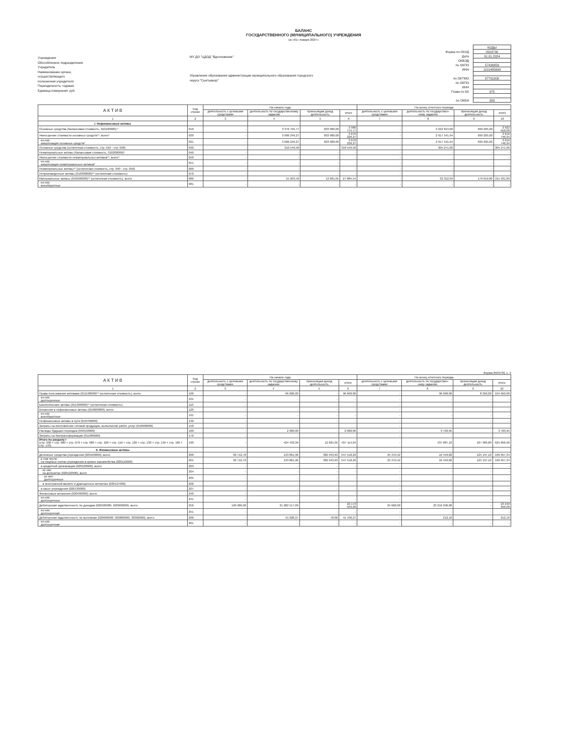БАЛАНС
ГОСУДАРСТВЕННОГО (МУНИЦИПАЛЬНОГО) УЧРЕЖДЕНИЯ
на «01» января 2024 г.
Учреждение
Обособленное подразделение
Учредитель
Наименование органа,
осуществляющего
полномочия учредителя
Периодичность: годовая
Единица измерения: руб.
МУ ДО "ЦДОД "Вдохновение"
Управление образования администрации муниципального образования городского округа "Сыктывкар"
| | КОДЫ |
| Форма по ОКУД | 0503730 |
| Дата | 01.01.2024 |
| ОКВЭД | |
| по ОКПО | 57426859 |
| ИНН | 1101485699 |
| по ОКТМО | 87701000 |
| по ОКПО | |
| ИНН | |
| Глава по БК | 975 |
| по ОКЕИ | 383 |
| А К Т И В | Код строки | На начало года | | | | На конец отчетного периода | | | |
| --- | --- | --- | --- | --- | --- | --- | --- | --- | --- |
| | | деятельность с целевыми средствами | деятельность по государственному заданию | приносящая доход деятельность | итого | деятельность с целевыми средствами | деятельность по государствен- ному заданию | приносящая доход деятельность | итого |
| 1 | 2 | 3 | 4 | 5 | 6 | 7 | 8 | 9 | 10 |
| I. Нефинансовые активы | | | | | | | | | |
| Основные средства (балансовая стоимость, 010100000) * | 010 | - | 3 376 795,77 | 603 980,00 | 3 980 775,77 | - | 3 222 813,00 | 699 205,00 | 3 922 018,00 |
| Уменьшение стоимости основных средств**, всего* | 020 | - | 3 066 246,27 | 603 980,00 | 3 670 226,27 | - | 2 917 541,94 | 699 205,00 | 3 616 746,94 |
| из них: амортизация основных средств* | 021 | - | 3 066 246,27 | 603 980,00 | 3 670 226,27 | - | 2 917 541,94 | 699 205,00 | 3 616 746,94 |
| Основные средства (остаточная стоимость, стр. 010 - стр. 020) | 030 | - | 310 549,50 | - | 310 549,50 | - | 305 271,06 | - | 305 271,06 |
| Нематериальные активы (балансовая стоимость, 010200000)* | 040 | - | - | - | - | - | - | - | - |
| Уменьшение стоимости нематериальных активов**, всего* | 050 | - | - | - | - | - | - | - | - |
| из них: амортизация нематериальных активов* | 051 | - | - | - | - | - | - | - | - |
| Нематериальные активы** (остаточная стоимость, стр. 040 - стр. 050) | 060 | - | - | - | - | - | - | - | - |
| Непроизведенные активы (010300000)** (остаточная стоимость) | 070 | - | - | - | - | - | - | - | - |
| Материальные запасы (010500000)** (остаточная стоимость), всего | 080 | - | 15 203,49 | 12 681,05 | 27 884,54 | - | 32 312,09 | 179 619,80 | 211 931,89 |
| из них: внеоборотные | 081 | - | - | - | - | - | - | - | - |
Форма 0503730, с. 2
| А К Т И В | Код строки | На начало года | | | | На конец отчетного периода | | | |
| --- | --- | --- | --- | --- | --- | --- | --- | --- | --- |
| | | деятельность с целевыми средствами | деятельность по государственному заданию | приносящая доход деятельность | итого | деятельность с целевыми средствами | деятельность по государствен- ному заданию | приносящая доход деятельность | итого |
| 1 | 2 | 3 | 4 | 5 | 6 | 7 | 8 | 9 | 10 |
| Права пользования активами (011100000)** (остаточная стоимость), всего | 100 | - | 96 600,00 | - | 96 600,00 | - | 96 600,00 | 8 350,00 | 104 950,00 |
| из них: долгосрочные | 101 | - | - | - | - | - | - | - | - |
| Биологические активы (011300000)** (остаточная стоимость) | 110 | - | - | - | - | - | - | - | - |
| Вложения в нефинансовые активы (010600000), всего | 120 | - | - | - | - | - | - | - | - |
| из них: внеоборотные | 121 | - | - | - | - | - | - | - | - |
| Нефинансовые активы в пути (010700000) | 130 | - | - | - | - | - | - | - | - |
| Затраты на изготовление готовой продукции, выполнение работ, услуг (010900000) | 150 | - | - | - | - | - | - | - | - |
| Расходы будущих периодов (040150000) | 160 | - | 2 080,00 | - | 2 080,00 | - | 3 703,95 | - | 3 703,95 |
| Затраты на биотрансформацию (011000000) | 170 | - | - | - | - | - | - | - | - |
| Итого по разделу I (стр. 030 + стр. 060 + стр. 070 + стр. 080 + стр. 100 + стр. 110 + стр. 120 + стр. 130 + стр. 150 + стр. 160 + стр. 170) | 190 | - | 424 432,99 | 12 681,05 | 437 114,04 | - | 437 887,10 | 187 969,80 | 625 856,90 |
| II. Финансовые активы | | | | | | | | | |
| Денежные средства учреждения (020100000), всего | 200 | 30 712,70 | 133 861,96 | 382 943,63 | 547 518,29 | 25 370,42 | 16 449,82 | 125 137,10 | 166 957,34 |
| в том числе: на лицевых счетах учреждения в органе казначейства (020110000) | 201 | 30 712,70 | 133 861,96 | 382 943,63 | 547 518,29 | 25 370,42 | 16 449,82 | 125 137,10 | 166 957,34 |
| в кредитной организации (020120000), всего | 203 | - | - | - | - | - | - | - | - |
| из них: на депозитах (020122000), всего | 204 | - | - | - | - | - | - | - | - |
| из них: долгосрочные | 205 | - | - | - | - | - | - | - | - |
| в иностранной валюте и драгоценных металлах (020127000) | 206 | - | - | - | - | - | - | - | - |
| в кассе учреждения (020130000) | 207 | - | - | - | - | - | - | - | - |
| Финансовые вложения (020400000), всего | 240 | - | - | - | - | - | - | - | - |
| из них: долгосрочные | 241 | - | - | - | - | - | - | - | - |
| Дебиторская задолженность по доходам (020500000, 020900000), всего | 250 | 190 986,00 | 21 982 517,09 | - | 22 173 503,09 | 24 660,00 | 23 216 296,00 | - | 23 240 956,00 |
| из них: долгосрочная | 251 | - | - | - | - | - | - | - | - |
| Дебиторская задолженность по выплатам (020600000, 020800000, 30300000), всего | 260 | - | 41 628,27 | 78,00 | 41 706,27 | - | 212,10 | - | 212,10 |
| из них: долгосрочная | 261 | - | - | - | - | - | - | - | - |